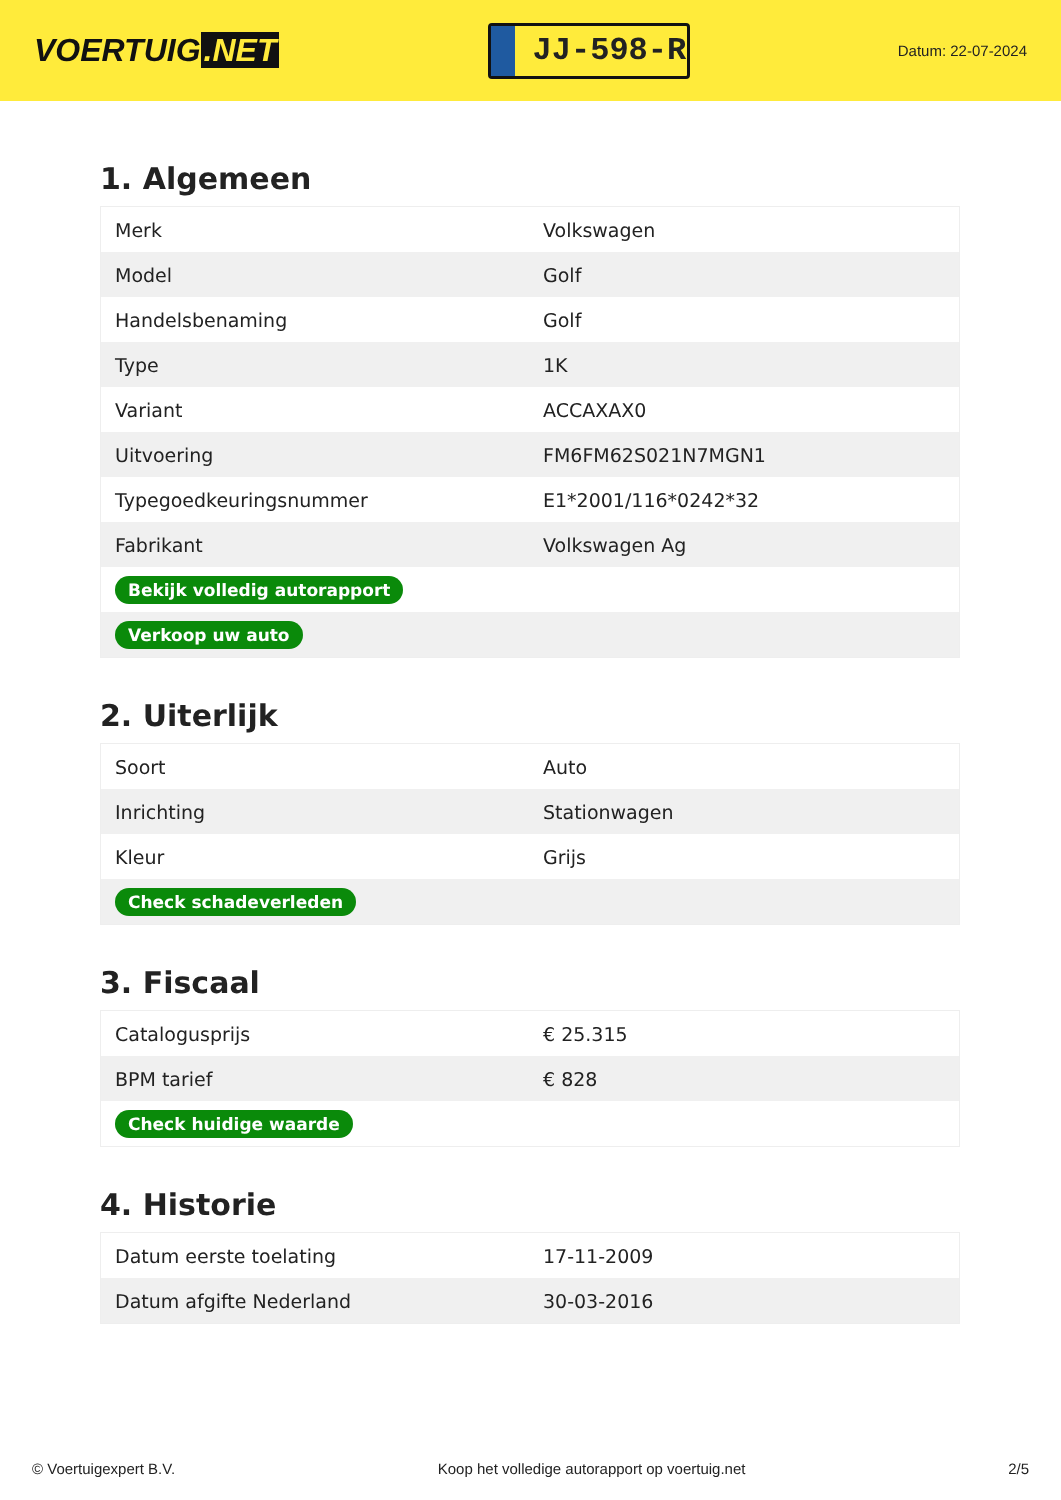VOERTUIG.NET
JJ-598-R
Datum: 22-07-2024
1. Algemeen
| Merk | Volkswagen |
| Model | Golf |
| Handelsbenaming | Golf |
| Type | 1K |
| Variant | ACCAXAX0 |
| Uitvoering | FM6FM62S021N7MGN1 |
| Typegoedkeuringsnummer | E1*2001/116*0242*32 |
| Fabrikant | Volkswagen Ag |
| Bekijk volledig autorapport | |
| Verkoop uw auto | |
2. Uiterlijk
| Soort | Auto |
| Inrichting | Stationwagen |
| Kleur | Grijs |
| Check schadeverleden | |
3. Fiscaal
| Catalogusprijs | € 25.315 |
| BPM tarief | € 828 |
| Check huidige waarde | |
4. Historie
| Datum eerste toelating | 17-11-2009 |
| Datum afgifte Nederland | 30-03-2016 |
© Voertuigexpert B.V. Koop het volledige autorapport op voertuig.net 2/5